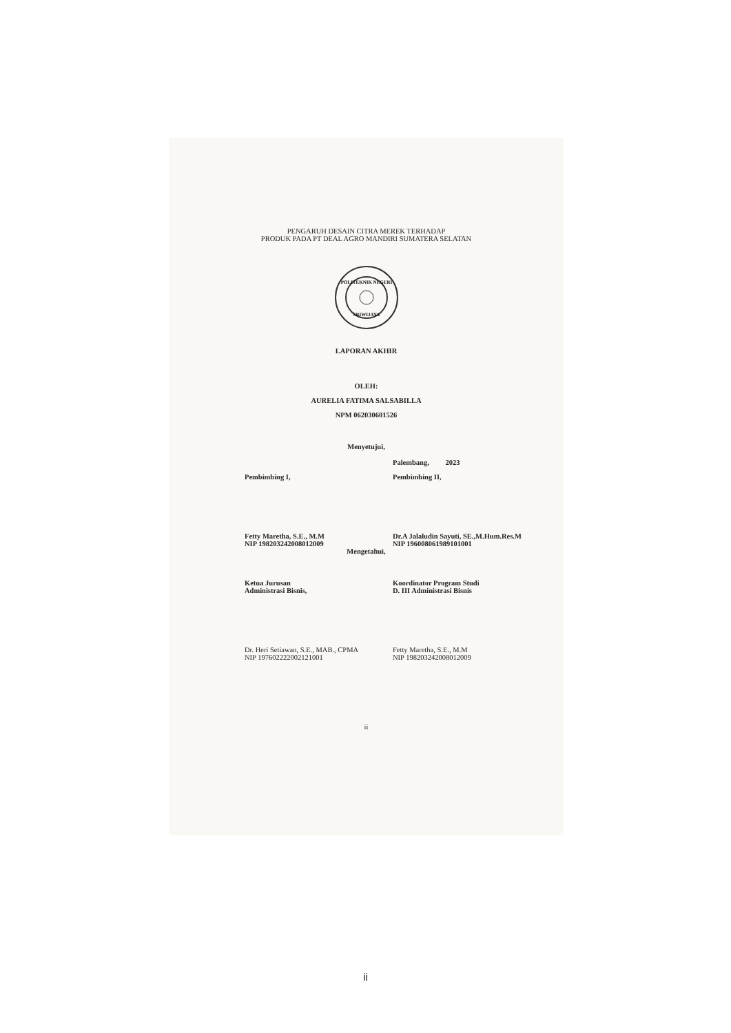PENGARUH DESAIN CITRA MEREK TERHADAP
PRODUK PADA PT DEAL AGRO MANDIRI SUMATERA SELATAN
POLITEKNIK NEGERI
SRIWIJAYA
LAPORAN AKHIR
OLEH:
AURELIA FATIMA SALSABILLA
NPM 062030601526
Menyetujui,
Palembang, 2023
Pembimbing I, Pembimbing II,
Fetty Maretha, S.E., M.M
NIP 198203242008012009
Dr.A Jalaludin Sayuti, SE.,M.Hum.Res.M
NIP 196008061989101001
Mengetahui,
Ketua Jurusan
Administrasi Bisnis,
Koordinator Program Studi
D. III Administrasi Bisnis
Dr. Heri Setiawan, S.E., MAB., CPMA
NIP 197602222002121001
Fetty Maretha, S.E., M.M
NIP 198203242008012009
ii
ii